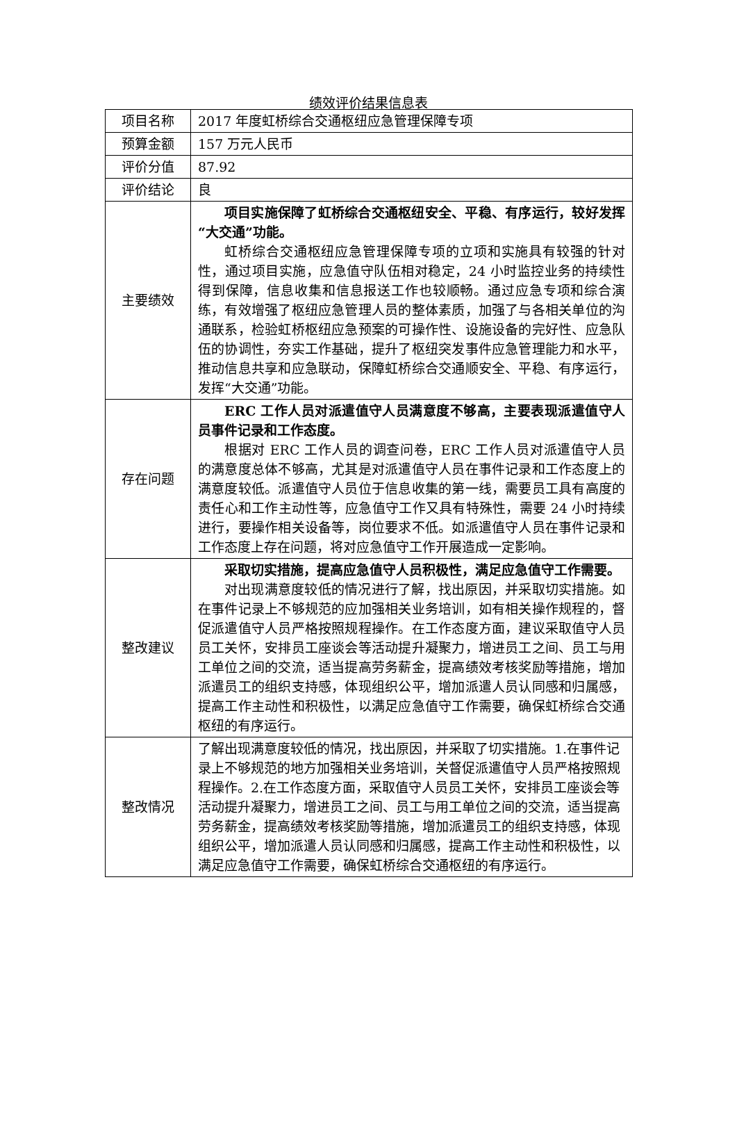绩效评价结果信息表
| 项目名称 | 2017 年度虹桥综合交通枢纽应急管理保障专项 |
| 预算金额 | 157 万元人民币 |
| 评价分值 | 87.92 |
| 评价结论 | 良 |
| 主要绩效 | 项目实施保障了虹桥综合交通枢纽安全、平稳、有序运行，较好发挥“大交通”功能。 虹桥综合交通枢纽应急管理保障专项的立项和实施具有较强的针对性，通过项目实施，应急值守队伍相对稳定，24 小时监控业务的持续性得到保障，信息收集和信息报送工作也较顺畅。通过应急专项和综合演练，有效增强了枢纽应急管理人员的整体素质，加强了与各相关单位的沟通联系，检验虹桥枢纽应急预案的可操作性、设施设备的完好性、应急队伍的协调性，夯实工作基础，提升了枢纽突发事件应急管理能力和水平，推动信息共享和应急联动，保障虹桥综合交通顺安全、平稳、有序运行，发挥“大交通”功能。 |
| 存在问题 | ERC 工作人员对派遣值守人员满意度不够高，主要表现派遣值守人员事件记录和工作态度。 根据对 ERC 工作人员的调查问卷，ERC 工作人员对派遣值守人员的满意度总体不够高，尤其是对派遣值守人员在事件记录和工作态度上的满意度较低。派遣值守人员位于信息收集的第一线，需要员工具有高度的责任心和工作主动性等，应急值守工作又具有特殊性，需要 24 小时持续进行，要操作相关设备等，岗位要求不低。如派遣值守人员在事件记录和工作态度上存在问题，将对应急值守工作开展造成一定影响。 |
| 整改建议 | 采取切实措施，提高应急值守人员积极性，满足应急值守工作需要。 对出现满意度较低的情况进行了解，找出原因，并采取切实措施。如在事件记录上不够规范的应加强相关业务培训，如有相关操作规程的，督促派遣值守人员严格按照规程操作。在工作态度方面，建议采取值守人员员工关怀，安排员工座谈会等活动提升凝聚力，增进员工之间、员工与用工单位之间的交流，适当提高劳务薪金，提高绩效考核奖励等措施，增加派遣员工的组织支持感，体现组织公平，增加派遣人员认同感和归属感，提高工作主动性和积极性，以满足应急值守工作需要，确保虹桥综合交通枢纽的有序运行。 |
| 整改情况 | 了解出现满意度较低的情况，找出原因，并采取了切实措施。1.在事件记录上不够规范的地方加强相关业务培训，关督促派遣值守人员严格按照规程操作。2.在工作态度方面，采取值守人员员工关怀，安排员工座谈会等活动提升凝聚力，增进员工之间、员工与用工单位之间的交流，适当提高劳务薪金，提高绩效考核奖励等措施，增加派遣员工的组织支持感，体现组织公平，增加派遣人员认同感和归属感，提高工作主动性和积极性，以满足应急值守工作需要，确保虹桥综合交通枢纽的有序运行。 |